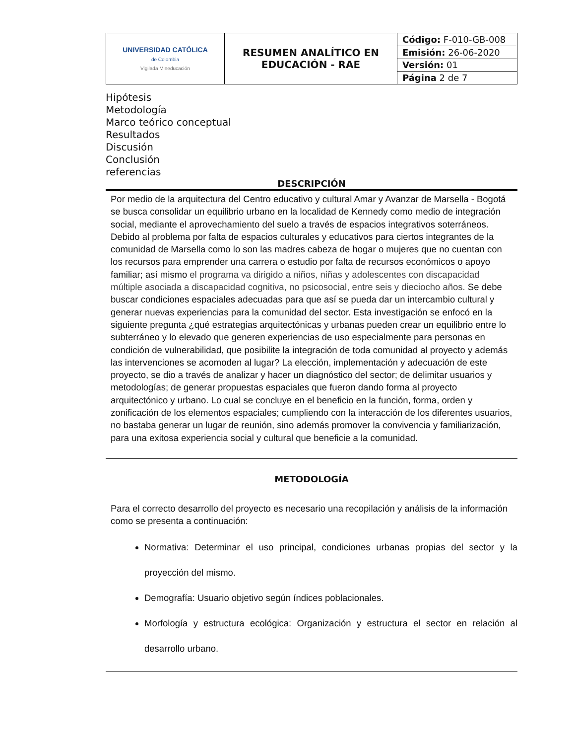| UNIVERSIDAD CATÓLICA de Colombia Vigilada Mineducación | RESUMEN ANALÍTICO EN EDUCACIÓN - RAE | Código: F-010-GB-008 |
| | | Emisión: 26-06-2020 |
| | | Versión: 01 |
| | | Página 2 de 7 |
Hipótesis
Metodología
Marco teórico conceptual
Resultados
Discusión
Conclusión
referencias
DESCRIPCIÓN
Por medio de la arquitectura del Centro educativo y cultural Amar y Avanzar de Marsella - Bogotá se busca consolidar un equilibrio urbano en la localidad de Kennedy como medio de integración social, mediante el aprovechamiento del suelo a través de espacios integrativos soterráneos. Debido al problema por falta de espacios culturales y educativos para ciertos integrantes de la comunidad de Marsella como lo son las madres cabeza de hogar o mujeres que no cuentan con los recursos para emprender una carrera o estudio por falta de recursos económicos o apoyo familiar; así mismo el programa va dirigido a niños, niñas y adolescentes con discapacidad múltiple asociada a discapacidad cognitiva, no psicosocial, entre seis y dieciocho años. Se debe buscar condiciones espaciales adecuadas para que así se pueda dar un intercambio cultural y generar nuevas experiencias para la comunidad del sector. Esta investigación se enfocó en la siguiente pregunta ¿qué estrategias arquitectónicas y urbanas pueden crear un equilibrio entre lo subterráneo y lo elevado que generen experiencias de uso especialmente para personas en condición de vulnerabilidad, que posibilite la integración de toda comunidad al proyecto y además las intervenciones se acomoden al lugar? La elección, implementación y adecuación de este proyecto, se dio a través de analizar y hacer un diagnóstico del sector; de delimitar usuarios y metodologías; de generar propuestas espaciales que fueron dando forma al proyecto arquitectónico y urbano. Lo cual se concluye en el beneficio en la función, forma, orden y zonificación de los elementos espaciales; cumpliendo con la interacción de los diferentes usuarios, no bastaba generar un lugar de reunión, sino además promover la convivencia y familiarización, para una exitosa experiencia social y cultural que beneficie a la comunidad.
METODOLOGÍA
Para el correcto desarrollo del proyecto es necesario una recopilación y análisis de la información como se presenta a continuación:
Normativa: Determinar el uso principal, condiciones urbanas propias del sector y la proyección del mismo.
Demografía: Usuario objetivo según índices poblacionales.
Morfología y estructura ecológica: Organización y estructura el sector en relación al desarrollo urbano.